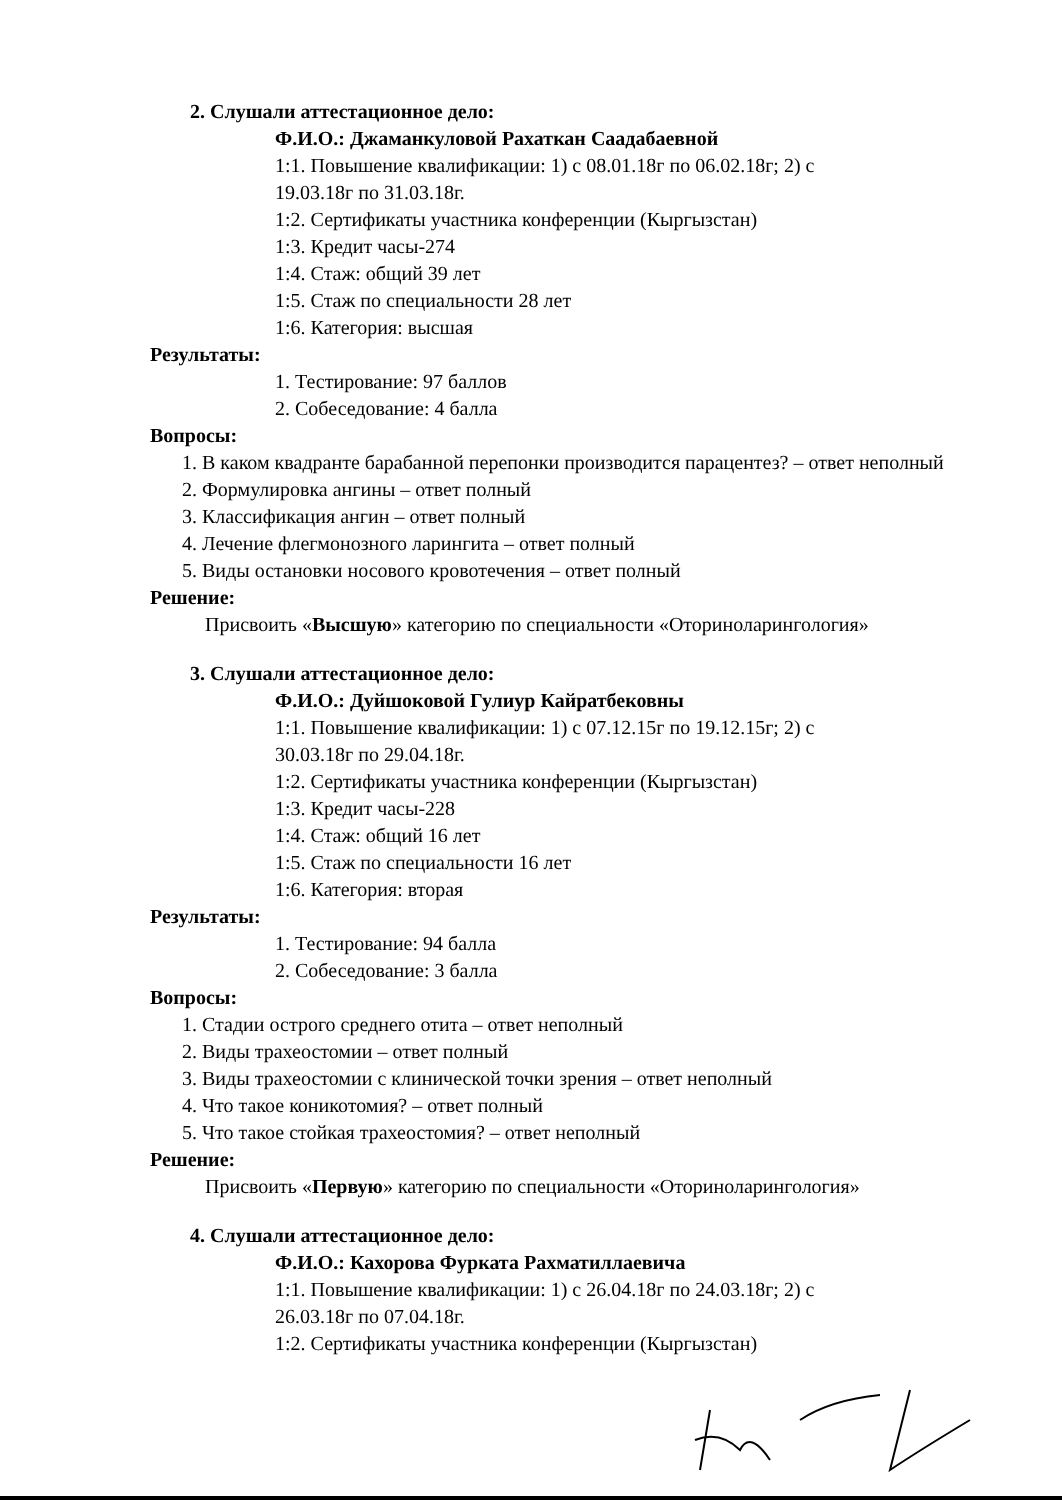2. Слушали аттестационное дело:
Ф.И.О.: Джаманкуловой Рахаткан Саадабаевной
1:1. Повышение квалификации: 1) с 08.01.18г по 06.02.18г; 2) с
19.03.18г по 31.03.18г.
1:2. Сертификаты участника конференции (Кыргызстан)
1:3. Кредит часы-274
1:4. Стаж: общий 39 лет
1:5. Стаж по специальности 28 лет
1:6. Категория: высшая
Результаты:
1. Тестирование: 97 баллов
2. Собеседование: 4 балла
Вопросы:
1. В каком квадранте барабанной перепонки производится парацентез? – ответ неполный
2. Формулировка ангины – ответ полный
3. Классификация ангин – ответ полный
4. Лечение флегмонозного ларингита – ответ полный
5. Виды остановки носового кровотечения – ответ полный
Решение:
Присвоить «Высшую» категорию по специальности «Оториноларингология»
3. Слушали аттестационное дело:
Ф.И.О.: Дуйшоковой Гулиур Кайратбековны
1:1. Повышение квалификации: 1) с 07.12.15г по 19.12.15г; 2) с
30.03.18г по 29.04.18г.
1:2. Сертификаты участника конференции (Кыргызстан)
1:3. Кредит часы-228
1:4. Стаж: общий 16 лет
1:5. Стаж по специальности 16 лет
1:6. Категория: вторая
Результаты:
1. Тестирование: 94 балла
2. Собеседование: 3 балла
Вопросы:
1. Стадии острого среднего отита – ответ неполный
2. Виды трахеостомии – ответ полный
3. Виды трахеостомии с клинической точки зрения – ответ неполный
4. Что такое коникотомия? – ответ полный
5. Что такое стойкая трахеостомия? – ответ неполный
Решение:
Присвоить «Первую» категорию по специальности «Оториноларингология»
4. Слушали аттестационное дело:
Ф.И.О.: Кахорова Фурката Рахматиллаевича
1:1. Повышение квалификации: 1) с 26.04.18г по 24.03.18г; 2) с
26.03.18г по 07.04.18г.
1:2. Сертификаты участника конференции (Кыргызстан)